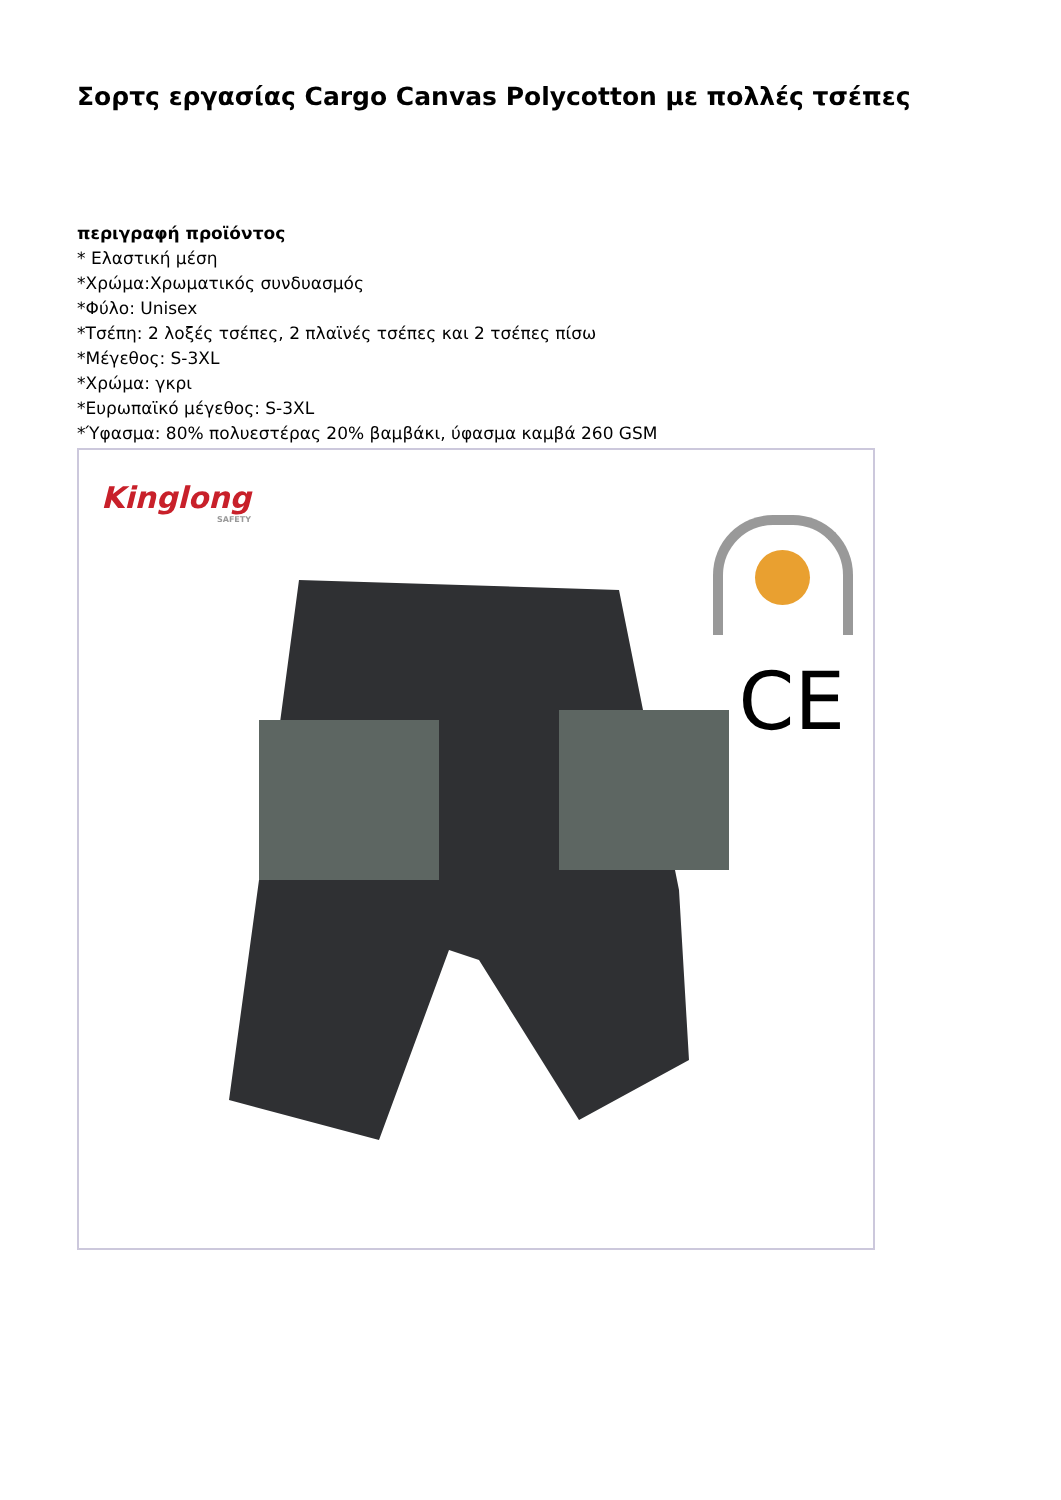Σορτς εργασίας Cargo Canvas Polycotton με πολλές τσέπες
περιγραφή προϊόντος
* Ελαστική μέση
*Χρώμα:Χρωματικός συνδυασμός
*Φύλο: Unisex
*Τσέπη: 2 λοξές τσέπες, 2 πλαϊνές τσέπες και 2 τσέπες πίσω
*Μέγεθος: S-3XL
*Χρώμα: γκρι
*Ευρωπαϊκό μέγεθος: S-3XL
*Ύφασμα: 80% πολυεστέρας 20% βαμβάκι, ύφασμα καμβά 260 GSM
Kinglong
SAFETY
CE